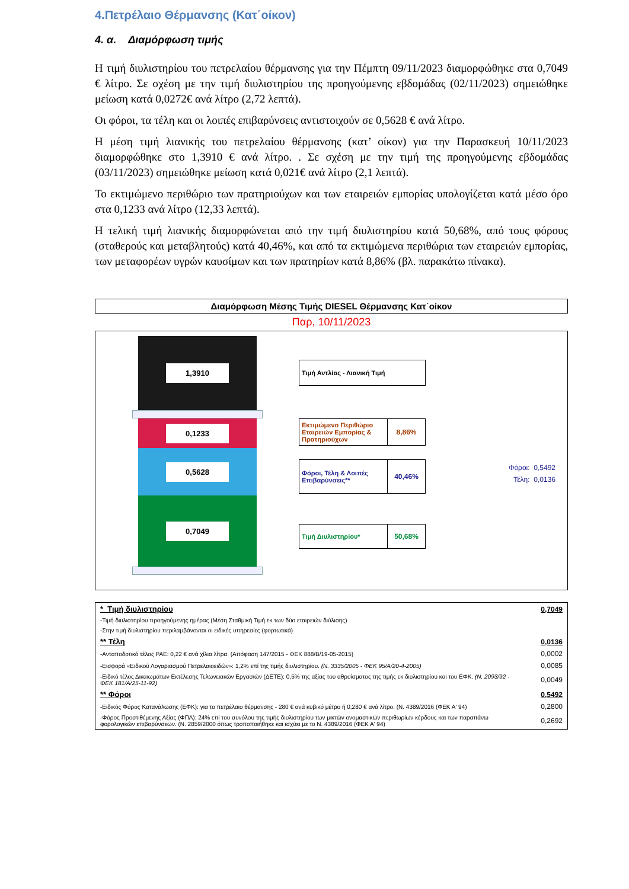4.Πετρέλαιο Θέρμανσης (Κατ΄οίκον)
4. α. Διαμόρφωση τιμής
Η τιμή διυλιστηρίου του πετρελαίου θέρμανσης για την Πέμπτη 09/11/2023 διαμορφώθηκε στα 0,7049 € λίτρο. Σε σχέση με την τιμή διυλιστηρίου της προηγούμενης εβδομάδας (02/11/2023) σημειώθηκε μείωση κατά 0,0272€ ανά λίτρο (2,72 λεπτά).
Οι φόροι, τα τέλη και οι λοιπές επιβαρύνσεις αντιστοιχούν σε 0,5628 € ανά λίτρο.
Η μέση τιμή λιανικής του πετρελαίου θέρμανσης (κατ’ οίκον) για την Παρασκευή 10/11/2023 διαμορφώθηκε στο 1,3910 € ανά λίτρο. . Σε σχέση με την τιμή της προηγούμενης εβδομάδας (03/11/2023) σημειώθηκε μείωση κατά 0,021€ ανά λίτρο (2,1 λεπτά).
Το εκτιμώμενο περιθώριο των πρατηριούχων και των εταιρειών εμπορίας υπολογίζεται κατά μέσο όρο στα 0,1233 ανά λίτρο (12,33 λεπτά).
Η τελική τιμή λιανικής διαμορφώνεται από την τιμή διυλιστηρίου κατά 50,68%, από τους φόρους (σταθερούς και μεταβλητούς) κατά 40,46%, και από τα εκτιμώμενα περιθώρια των εταιρειών εμπορίας, των μεταφορέων υγρών καυσίμων και των πρατηρίων κατά 8,86% (βλ. παρακάτω πίνακα).
Διαμόρφωση Μέσης Τιμής DIESEL Θέρμανσης Κατ΄οίκον
Παρ, 10/11/2023
1,3910
0,1233
0,5628
0,7049
Τιμή Αντλίας - Λιανική Τιμή
Εκτιμώμενο Περιθώριο Εταιρειών Εμπορίας & Πρατηριούχων
8,86%
Φόροι, Τέλη & Λοιπές Επιβαρύνσεις**
40,46%
Τιμή Διυλιστηρίου* 50,68%
Φόροι: 0,5492
Τέλη: 0,0136
| * Τιμή διυλιστηρίου | 0,7049 |
| -Τιμή διυλιστηρίου προηγούμενης ημέρας (Μέση Σταθμική Τιμή εκ των δύο εταιρειών διύλισης) | |
| -Στην τιμή διυλιστηρίου περιλαμβάνονται οι ειδικές υπηρεσίες (φορτωτικά) | |
| ** Τέλη | 0,0136 |
| -Ανταποδοτικό τέλος ΡΑΕ: 0,22 € ανά χίλια λίτρα. (Απόφαση 147/2015 - ΦΕΚ 888/Β/19-05-2015) | 0,0002 |
| -Εισφορά «Ειδικού Λογαριασμού Πετρελαιοειδών»: 1,2% επί της τιμής διυλιστηρίου. (Ν. 3335/2005 - ΦΕΚ 95/Α/20-4-2005) | 0,0085 |
| -Ειδικό τέλος Δικαιωμάτων Εκτέλεσης Τελωνειακών Εργασιών (ΔΕΤΕ): 0,5% της αξίας του αθροίσματος της τιμής εκ διυλιστηρίου και του ΕΦΚ. (Ν. 2093/92 - ΦΕΚ 181/Α/25-11-92) | 0,0049 |
| ** Φόροι | 0,5492 |
| -Ειδικός Φόρος Κατανάλωσης (ΕΦΚ): για το πετρέλαιο θέρμανσης - 280 € ανά κυβικό μέτρο ή 0,280 € ανά λίτρο. (Ν. 4389/2016 (ΦΕΚ Α' 94) | 0,2800 |
| -Φόρος Προστιθέμενης Αξίας (ΦΠΑ): 24% επί του συνόλου της τιμής διυλιστηρίου των μικτών ονομαστικών περιθωρίων κέρδους και των παραπάνω φορολογικών επιβαρύνσεων. (Ν. 2859/2000 όπως τροποποιήθηκε και ισχύει με το Ν. 4389/2016 (ΦΕΚ Α' 94) | 0,2692 |